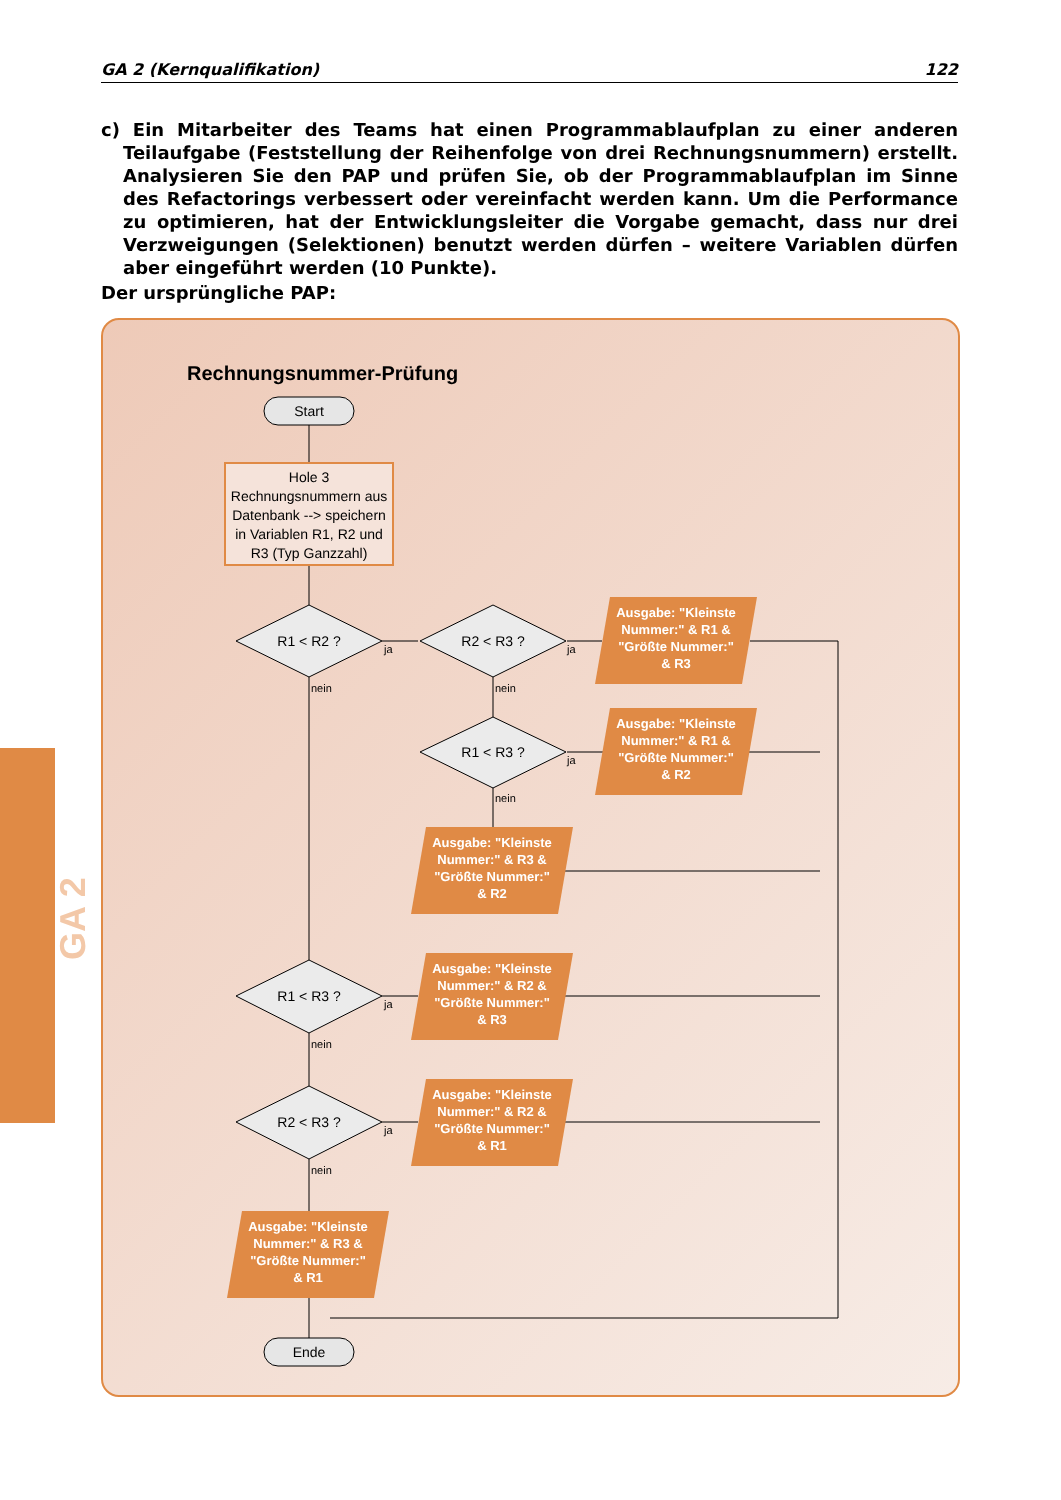GA 2 (Kernqualifikation) 122
c) Ein Mitarbeiter des Teams hat einen Programmablaufplan zu einer anderen Teilaufgabe (Feststellung der Reihenfolge von drei Rechnungsnummern) erstellt. Analysieren Sie den PAP und prüfen Sie, ob der Programmablaufplan im Sinne des Refactorings verbessert oder vereinfacht werden kann. Um die Performance zu optimieren, hat der Entwicklungsleiter die Vorgabe gemacht, dass nur drei Verzweigungen (Selektionen) benutzt werden dürfen – weitere Variablen dürfen aber eingeführt werden (10 Punkte).
Der ursprüngliche PAP:
Rechnungsnummer-Prüfung
Start
Hole 3 Rechnungsnummern aus Datenbank --> speichern in Variablen R1, R2 und R3 (Typ Ganzzahl)
R1 < R2 ?
R2 < R3 ?
R1 < R3 ?
R1 < R3 ?
R2 < R3 ?
ja
ja
ja
ja
ja
nein
nein
nein
nein
nein
Ausgabe: "Kleinste Nummer:" & R1 & "Größte Nummer:" & R3
Ausgabe: "Kleinste Nummer:" & R1 & "Größte Nummer:" & R2
Ausgabe: "Kleinste Nummer:" & R3 & "Größte Nummer:" & R2
Ausgabe: "Kleinste Nummer:" & R2 & "Größte Nummer:" & R3
Ausgabe: "Kleinste Nummer:" & R2 & "Größte Nummer:" & R1
Ausgabe: "Kleinste Nummer:" & R3 & "Größte Nummer:" & R1
GA 2
Ende